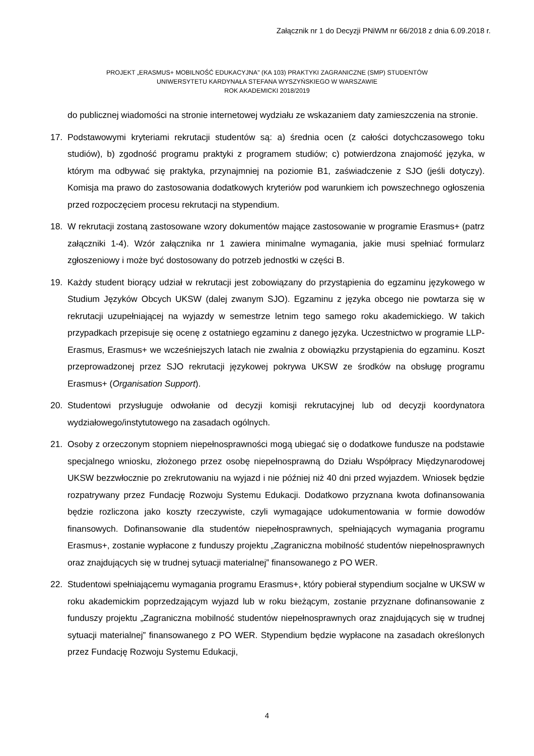Załącznik nr 1 do Decyzji PNiWM nr 66/2018 z dnia 6.09.2018 r.
PROJEKT „ERASMUS+ MOBILNOŚĆ EDUKACYJNA" (KA 103) PRAKTYKI ZAGRANICZNE (SMP) STUDENTÓW
UNIWERSYTETU KARDYNAŁA STEFANA WYSZYŃSKIEGO W WARSZAWIE
ROK AKADEMICKI 2018/2019
do publicznej wiadomości na stronie internetowej wydziału ze wskazaniem daty zamieszczenia na stronie.
17. Podstawowymi kryteriami rekrutacji studentów są: a) średnia ocen (z całości dotychczasowego toku studiów), b) zgodność programu praktyki z programem studiów; c) potwierdzona znajomość języka, w którym ma odbywać się praktyka, przynajmniej na poziomie B1, zaświadczenie z SJO (jeśli dotyczy). Komisja ma prawo do zastosowania dodatkowych kryteriów pod warunkiem ich powszechnego ogłoszenia przed rozpoczęciem procesu rekrutacji na stypendium.
18. W rekrutacji zostaną zastosowane wzory dokumentów mające zastosowanie w programie Erasmus+ (patrz załączniki 1-4). Wzór załącznika nr 1 zawiera minimalne wymagania, jakie musi spełniać formularz zgłoszeniowy i może być dostosowany do potrzeb jednostki w części B.
19. Każdy student biorący udział w rekrutacji jest zobowiązany do przystąpienia do egzaminu językowego w Studium Języków Obcych UKSW (dalej zwanym SJO). Egzaminu z języka obcego nie powtarza się w rekrutacji uzupełniającej na wyjazdy w semestrze letnim tego samego roku akademickiego. W takich przypadkach przepisuje się ocenę z ostatniego egzaminu z danego języka. Uczestnictwo w programie LLP-Erasmus, Erasmus+ we wcześniejszych latach nie zwalnia z obowiązku przystąpienia do egzaminu. Koszt przeprowadzonej przez SJO rekrutacji językowej pokrywa UKSW ze środków na obsługę programu Erasmus+ (Organisation Support).
20. Studentowi przysługuje odwołanie od decyzji komisji rekrutacyjnej lub od decyzji koordynatora wydziałowego/instytutowego na zasadach ogólnych.
21. Osoby z orzeczonym stopniem niepełnosprawności mogą ubiegać się o dodatkowe fundusze na podstawie specjalnego wniosku, złożonego przez osobę niepełnosprawną do Działu Współpracy Międzynarodowej UKSW bezzwłocznie po zrekrutowaniu na wyjazd i nie później niż 40 dni przed wyjazdem. Wniosek będzie rozpatrywany przez Fundację Rozwoju Systemu Edukacji. Dodatkowo przyznana kwota dofinansowania będzie rozliczona jako koszty rzeczywiste, czyli wymagające udokumentowania w formie dowodów finansowych. Dofinansowanie dla studentów niepełnosprawnych, spełniających wymagania programu Erasmus+, zostanie wypłacone z funduszy projektu „Zagraniczna mobilność studentów niepełnosprawnych oraz znajdujących się w trudnej sytuacji materialnej” finansowanego z PO WER.
22. Studentowi spełniającemu wymagania programu Erasmus+, który pobierał stypendium socjalne w UKSW w roku akademickim poprzedzającym wyjazd lub w roku bieżącym, zostanie przyznane dofinansowanie z funduszy projektu „Zagraniczna mobilność studentów niepełnosprawnych oraz znajdujących się w trudnej sytuacji materialnej” finansowanego z PO WER. Stypendium będzie wypłacone na zasadach określonych przez Fundację Rozwoju Systemu Edukacji,
4